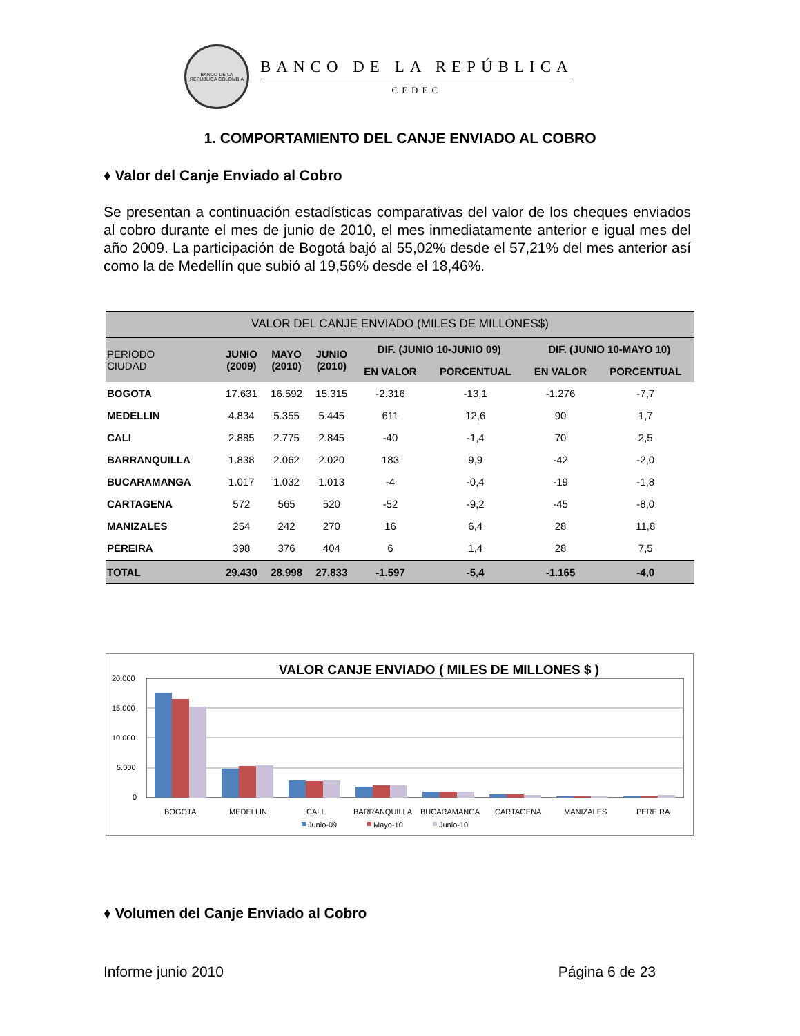BANCO DE LA REPÚBLICA COLOMBIA
BANCO DE LA REPÚBLICA
CEDEC
1. COMPORTAMIENTO DEL CANJE ENVIADO AL COBRO
♦ Valor del Canje Enviado al Cobro
Se presentan a continuación estadísticas comparativas del valor de los cheques enviados al cobro durante el mes de junio de 2010, el mes inmediatamente anterior e igual mes del año 2009. La participación de Bogotá bajó al 55,02% desde el 57,21% del mes anterior así como la de Medellín que subió al 19,56% desde el 18,46%.
| VALOR DEL CANJE ENVIADO (MILES DE MILLONES$) | | | | | | | |
| --- | --- | --- | --- | --- | --- | --- | --- |
| PERIODO CIUDAD | JUNIO (2009) | MAYO (2010) | JUNIO (2010) | DIF. (JUNIO 10-JUNIO 09) | | DIF. (JUNIO 10-MAYO 10) | |
| | | | | EN VALOR | PORCENTUAL | EN VALOR | PORCENTUAL |
| BOGOTA | 17.631 | 16.592 | 15.315 | -2.316 | -13,1 | -1.276 | -7,7 |
| MEDELLIN | 4.834 | 5.355 | 5.445 | 611 | 12,6 | 90 | 1,7 |
| CALI | 2.885 | 2.775 | 2.845 | -40 | -1,4 | 70 | 2,5 |
| BARRANQUILLA | 1.838 | 2.062 | 2.020 | 183 | 9,9 | -42 | -2,0 |
| BUCARAMANGA | 1.017 | 1.032 | 1.013 | -4 | -0,4 | -19 | -1,8 |
| CARTAGENA | 572 | 565 | 520 | -52 | -9,2 | -45 | -8,0 |
| MANIZALES | 254 | 242 | 270 | 16 | 6,4 | 28 | 11,8 |
| PEREIRA | 398 | 376 | 404 | 6 | 1,4 | 28 | 7,5 |
| TOTAL | 29.430 | 28.998 | 27.833 | -1.597 | -5,4 | -1.165 | -4,0 |
VALOR CANJE ENVIADO ( MILES DE MILLONES $ )
20.000
15.000
10.000
5.000
0
BOGOTA
MEDELLIN
CALI
BARRANQUILLA
BUCARAMANGA
CARTAGENA
MANIZALES
PEREIRA
Junio-09
Mayo-10
Junio-10
♦ Volumen del Canje Enviado al Cobro
Informe junio 2010 Página 6 de 23